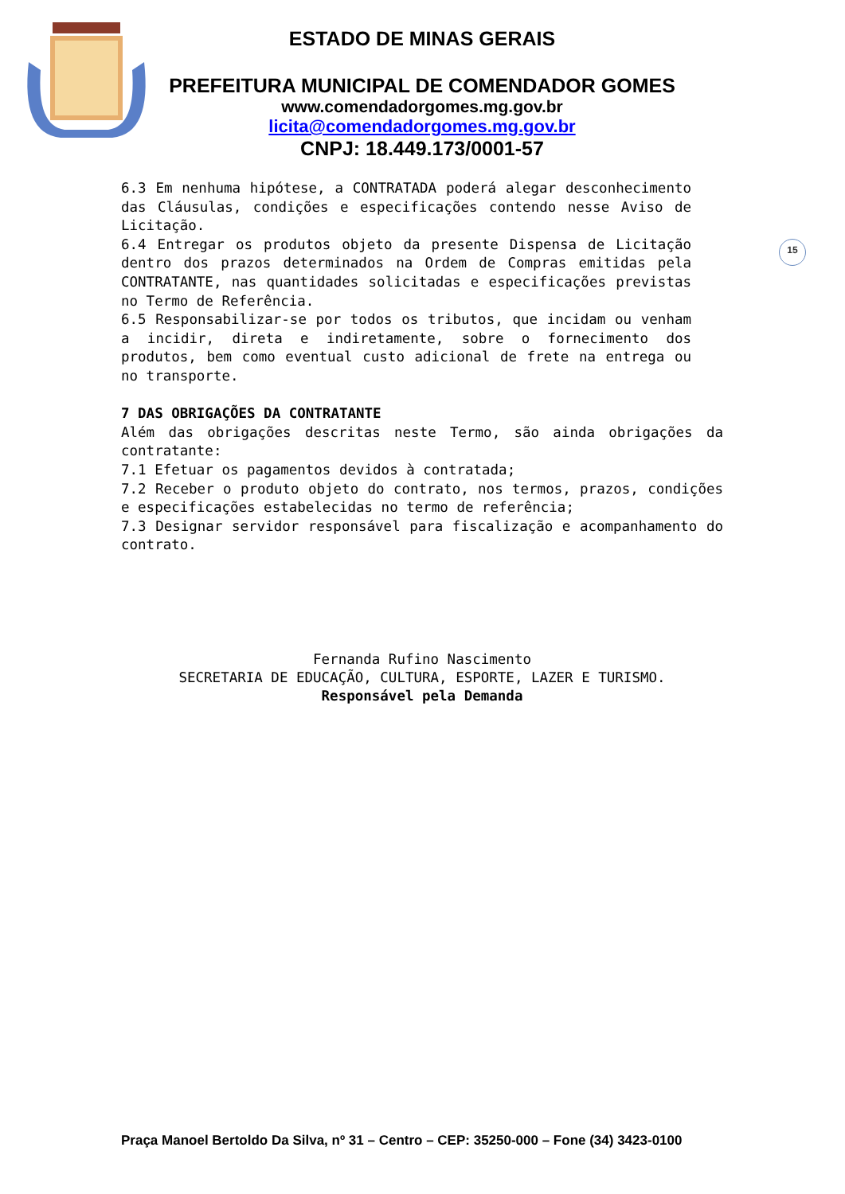ESTADO DE MINAS GERAIS
PREFEITURA MUNICIPAL DE COMENDADOR GOMES
www.comendadorgomes.mg.gov.br
licita@comendadorgomes.mg.gov.br
CNPJ: 18.449.173/0001-57
15
6.3 Em nenhuma hipótese, a CONTRATADA poderá alegar desconhecimento das Cláusulas, condições e especificações contendo nesse Aviso de Licitação.
6.4 Entregar os produtos objeto da presente Dispensa de Licitação dentro dos prazos determinados na Ordem de Compras emitidas pela CONTRATANTE, nas quantidades solicitadas e especificações previstas no Termo de Referência.
6.5 Responsabilizar-se por todos os tributos, que incidam ou venham a incidir, direta e indiretamente, sobre o fornecimento dos produtos, bem como eventual custo adicional de frete na entrega ou no transporte.
7 DAS OBRIGAÇÕES DA CONTRATANTE
Além das obrigações descritas neste Termo, são ainda obrigações da contratante:
7.1 Efetuar os pagamentos devidos à contratada;
7.2 Receber o produto objeto do contrato, nos termos, prazos, condições e especificações estabelecidas no termo de referência;
7.3 Designar servidor responsável para fiscalização e acompanhamento do contrato.
Fernanda Rufino Nascimento
SECRETARIA DE EDUCAÇÃO, CULTURA, ESPORTE, LAZER E TURISMO.
Responsável pela Demanda
Praça Manoel Bertoldo Da Silva, nº 31 – Centro – CEP: 35250-000 – Fone (34) 3423-0100